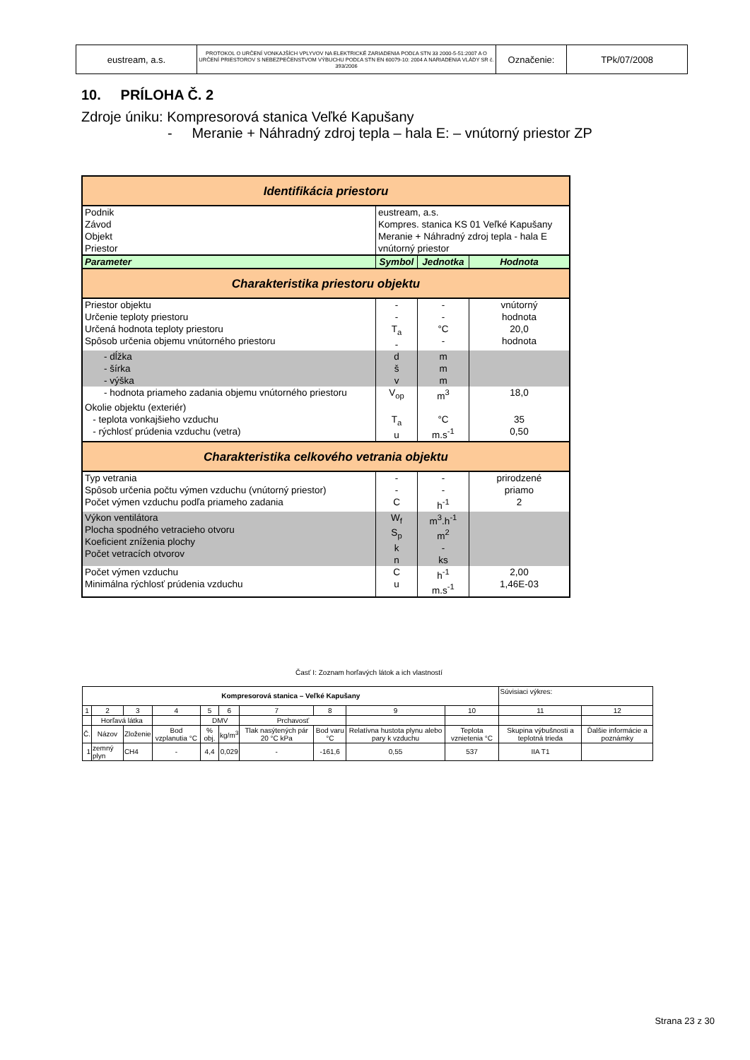| eustream, a.s. | PROTOKOL O URČENÍ VONKAJŠÍCH VPLYVOV NA ELEKTRICKÉ ZARIADENIA PODĽA STN 33 2000-5-51:2007 A O URČENÍ PRIESTOROV S NEBEZPEČENSTVOM VÝBUCHU PODĽA STN EN 60079-10: 2004 A NARIADENIA VLÁDY SR č. 393/2006 | Označenie: | TPk/07/2008 |
10. PRÍLOHA Č. 2
Zdroje úniku: Kompresorová stanica Veľké Kapušany
- Meranie + Náhradný zdroj tepla – hala E: – vnútorný priestor ZP
| Identifikácia priestoru | | | |
| Podnik Závod Objekt Priestor | eustream, a.s. Kompres. stanica KS 01 Veľké Kapušany Meranie + Náhradný zdroj tepla - hala E vnútorný priestor | | |
| Parameter | Symbol | Jednotka | Hodnota |
| Charakteristika priestoru objektu | | | |
| Priestor objektu Určenie teploty priestoru Určená hodnota teploty priestoru Spôsob určenia objemu vnútorného priestoru | - - T<sub>a</sub> - | - - °C - | vnútorný hodnota 20,0 hodnota |
| - dĺžka - šírka - výška | d š v | m m m | |
| - hodnota priameho zadania objemu vnútorného priestoru | V<sub>op</sub> | m<sup>3</sup> | 18,0 |
| Okolie objektu (exteriér) - teplota vonkajšieho vzduchu - rýchlosť prúdenia vzduchu (vetra) | T<sub>a</sub> u | °C m.s<sup>-1</sup> | 35 0,50 |
| Charakteristika celkového vetrania objektu | | | |
| Typ vetrania Spôsob určenia počtu výmen vzduchu (vnútorný priestor) Počet výmen vzduchu podľa priameho zadania | - - C | - - h<sup>-1</sup> | prirodzené priamo 2 |
| Výkon ventilátora Plocha spodného vetracieho otvoru Koeficient zníženia plochy Počet vetracích otvorov | W<sub>f</sub> S<sub>p</sub> k n | m<sup>3</sup>.h<sup>-1</sup> m<sup>2</sup> - ks | |
| Počet výmen vzduchu Minimálna rýchlosť prúdenia vzduchu | C u | h<sup>-1</sup> m.s<sup>-1</sup> | 2,00 1,46E-03 |
Časť I: Zoznam horľavých látok a ich vlastností
| Kompresorová stanica – Veľké Kapušany | | | | | | | | | | Súvisiaci výkres: | |
| 1 | 2 | 3 | 4 | 5 | 6 | 7 | 8 | 9 | 10 | 11 | 12 |
| | Horľavá látka | | | DMV | | Prchavosť | | | | | |
| Č. | Názov | Zloženie | Bod vzplanutia °C | % obj. | kg/m<sup>3</sup> | Tlak nasýtených pár 20 °C kPa | Bod varu °C | Relatívna hustota plynu alebo pary k vzduchu | Teplota vznietenia °C | Skupina výbušnosti a teplotná trieda | Ďalšie informácie a poznámky |
| 1 | zemný plyn | CH4 | - | 4,4 | 0,029 | - | -161,6 | 0,55 | 537 | IIA T1 | |
Strana 23 z 30